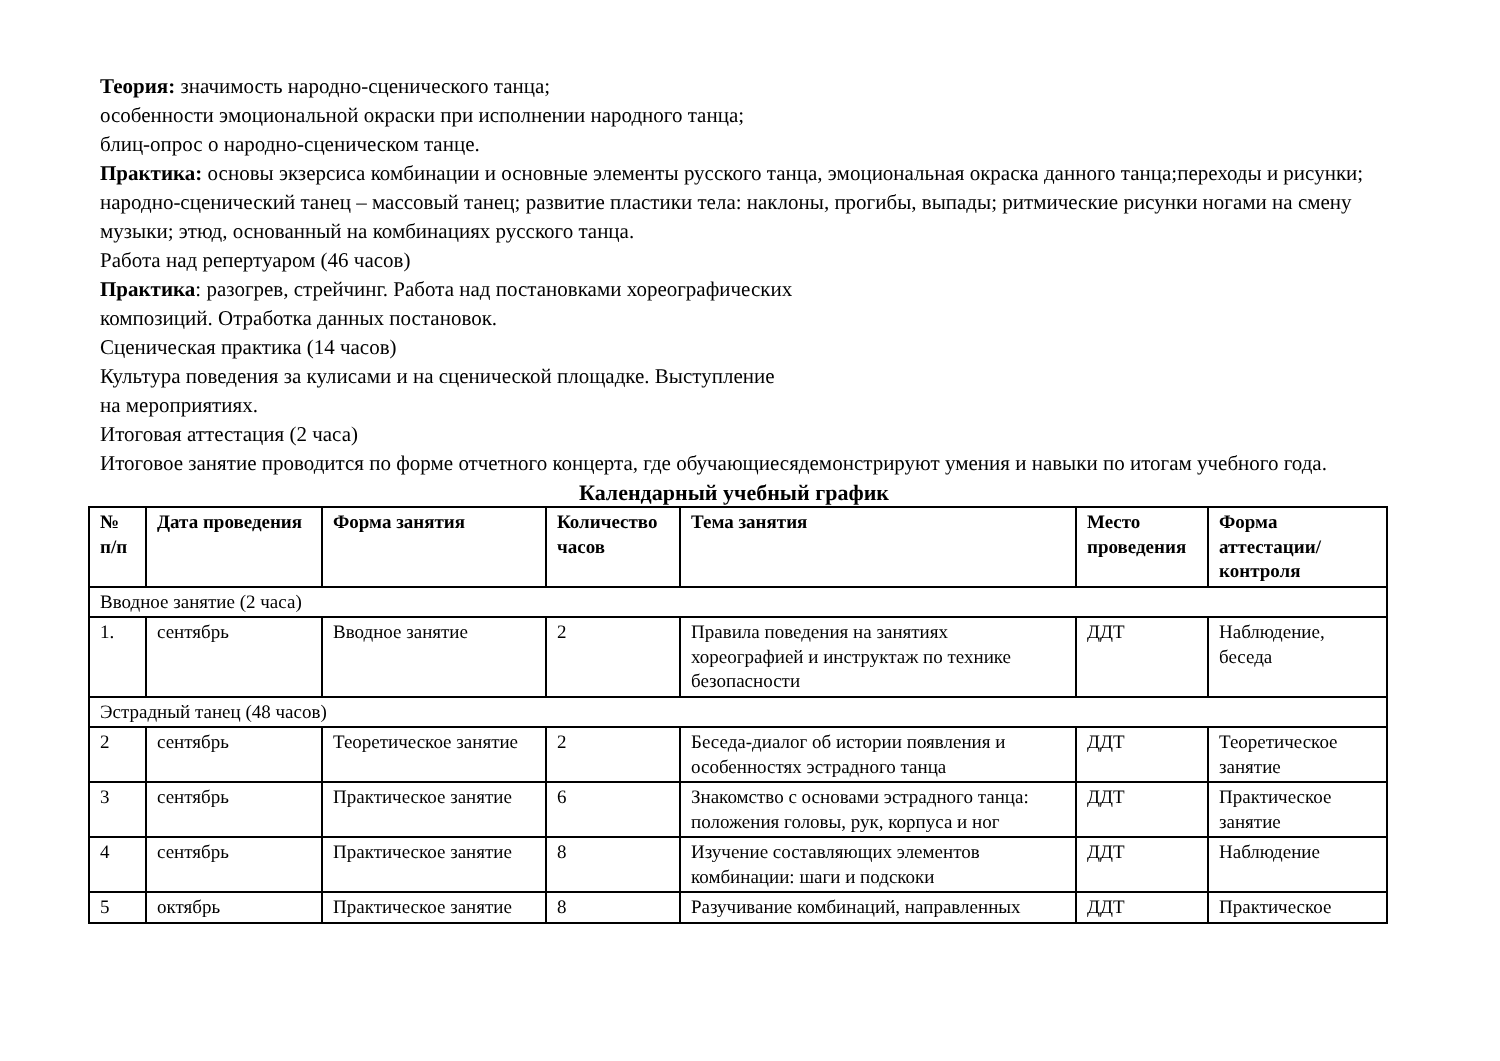Теория: значимость народно-сценического танца;
особенности эмоциональной окраски при исполнении народного танца;
блиц-опрос о народно-сценическом танце.
Практика: основы экзерсиса комбинации и основные элементы русского танца, эмоциональная окраска данного танца;переходы и рисунки; народно-сценический танец – массовый танец; развитие пластики тела: наклоны, прогибы, выпады; ритмические рисунки ногами на смену музыки; этюд, основанный на комбинациях русского танца.
Работа над репертуаром (46 часов)
Практика: разогрев, стрейчинг. Работа над постановками хореографических
композиций. Отработка данных постановок.
Сценическая практика (14 часов)
Культура поведения за кулисами и на сценической площадке. Выступление
на мероприятиях.
Итоговая аттестация (2 часа)
Итоговое занятие проводится по форме отчетного концерта, где обучающиесядемонстрируют умения и навыки по итогам учебного года.
Календарный учебный график
| № п/п | Дата проведения | Форма занятия | Количество часов | Тема занятия | Место проведения | Форма аттестации/ контроля |
| --- | --- | --- | --- | --- | --- | --- |
| Вводное занятие (2 часа) | | | | | | |
| 1. | сентябрь | Вводное занятие | 2 | Правила поведения на занятиях хореографией и инструктаж по технике безопасности | ДДТ | Наблюдение, беседа |
| Эстрадный танец (48 часов) | | | | | | |
| 2 | сентябрь | Теоретическое занятие | 2 | Беседа-диалог об истории появления и особенностях эстрадного танца | ДДТ | Теоретическое занятие |
| 3 | сентябрь | Практическое занятие | 6 | Знакомство с основами эстрадного танца: положения головы, рук, корпуса и ног | ДДТ | Практическое занятие |
| 4 | сентябрь | Практическое занятие | 8 | Изучение составляющих элементов комбинации: шаги и подскоки | ДДТ | Наблюдение |
| 5 | октябрь | Практическое занятие | 8 | Разучивание комбинаций, направленных | ДДТ | Практическое |